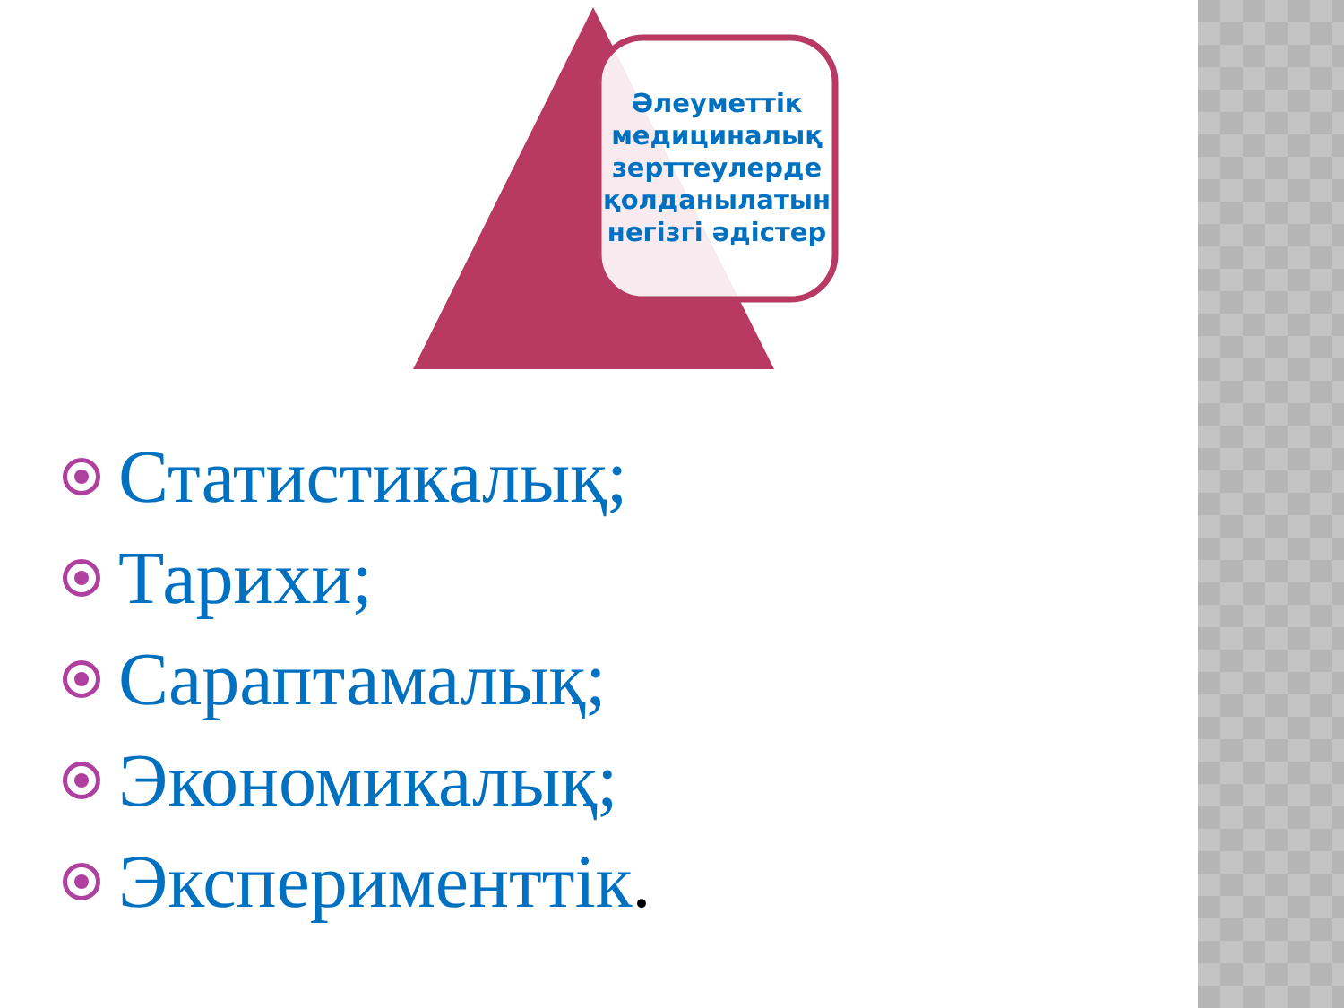Әлеуметтік медициналық зерттеулерде қолданылатын негізгі әдістер
Статистикалық;
Тарихи;
Сараптамалық;
Экономикалық;
Эксперименттік.